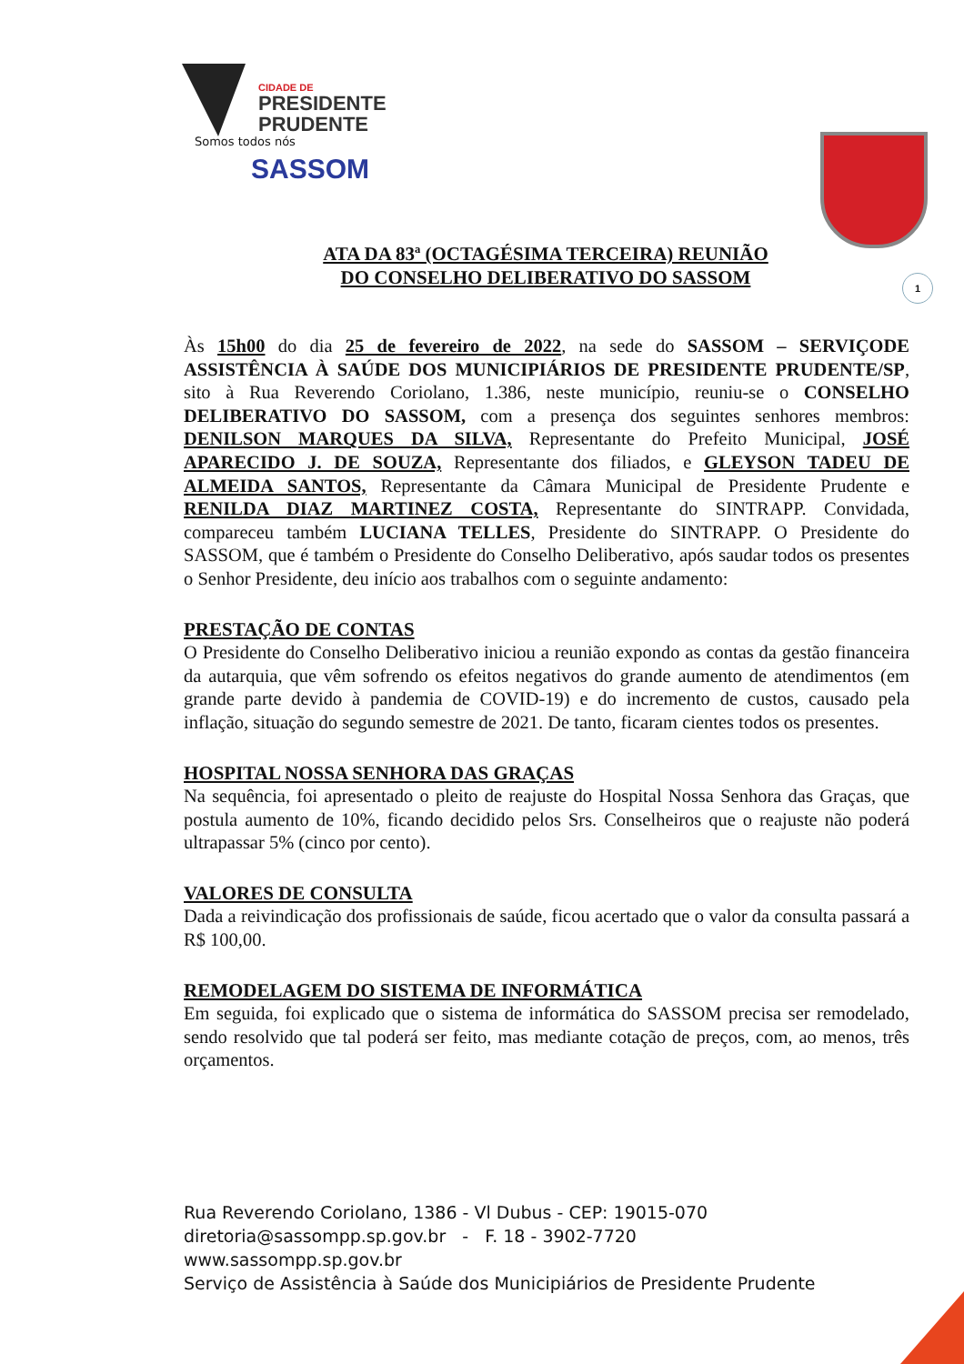CIDADE DE
PRESIDENTE
PRUDENTE
Somos todos nós
SASSOM
ATA DA 83ª (OCTAGÉSIMA TERCEIRA) REUNIÃO
DO CONSELHO DELIBERATIVO DO SASSOM
1
Às 15h00 do dia 25 de fevereiro de 2022, na sede do SASSOM – SERVIÇODE ASSISTÊNCIA À SAÚDE DOS MUNICIPIÁRIOS DE PRESIDENTE PRUDENTE/SP, sito à Rua Reverendo Coriolano, 1.386, neste município, reuniu-se o CONSELHO DELIBERATIVO DO SASSOM, com a presença dos seguintes senhores membros: DENILSON MARQUES DA SILVA, Representante do Prefeito Municipal, JOSÉ APARECIDO J. DE SOUZA, Representante dos filiados, e GLEYSON TADEU DE ALMEIDA SANTOS, Representante da Câmara Municipal de Presidente Prudente e RENILDA DIAZ MARTINEZ COSTA, Representante do SINTRAPP. Convidada, compareceu também LUCIANA TELLES, Presidente do SINTRAPP. O Presidente do SASSOM, que é também o Presidente do Conselho Deliberativo, após saudar todos os presentes o Senhor Presidente, deu início aos trabalhos com o seguinte andamento:
PRESTAÇÃO DE CONTAS
O Presidente do Conselho Deliberativo iniciou a reunião expondo as contas da gestão financeira da autarquia, que vêm sofrendo os efeitos negativos do grande aumento de atendimentos (em grande parte devido à pandemia de COVID-19) e do incremento de custos, causado pela inflação, situação do segundo semestre de 2021. De tanto, ficaram cientes todos os presentes.
HOSPITAL NOSSA SENHORA DAS GRAÇAS
Na sequência, foi apresentado o pleito de reajuste do Hospital Nossa Senhora das Graças, que postula aumento de 10%, ficando decidido pelos Srs. Conselheiros que o reajuste não poderá ultrapassar 5% (cinco por cento).
VALORES DE CONSULTA
Dada a reivindicação dos profissionais de saúde, ficou acertado que o valor da consulta passará a R$ 100,00.
REMODELAGEM DO SISTEMA DE INFORMÁTICA
Em seguida, foi explicado que o sistema de informática do SASSOM precisa ser remodelado, sendo resolvido que tal poderá ser feito, mas mediante cotação de preços, com, ao menos, três orçamentos.
Rua Reverendo Coriolano, 1386 - Vl Dubus - CEP: 19015-070
diretoria@sassompp.sp.gov.br - F. 18 - 3902-7720
www.sassompp.sp.gov.br
Serviço de Assistência à Saúde dos Municipiários de Presidente Prudente